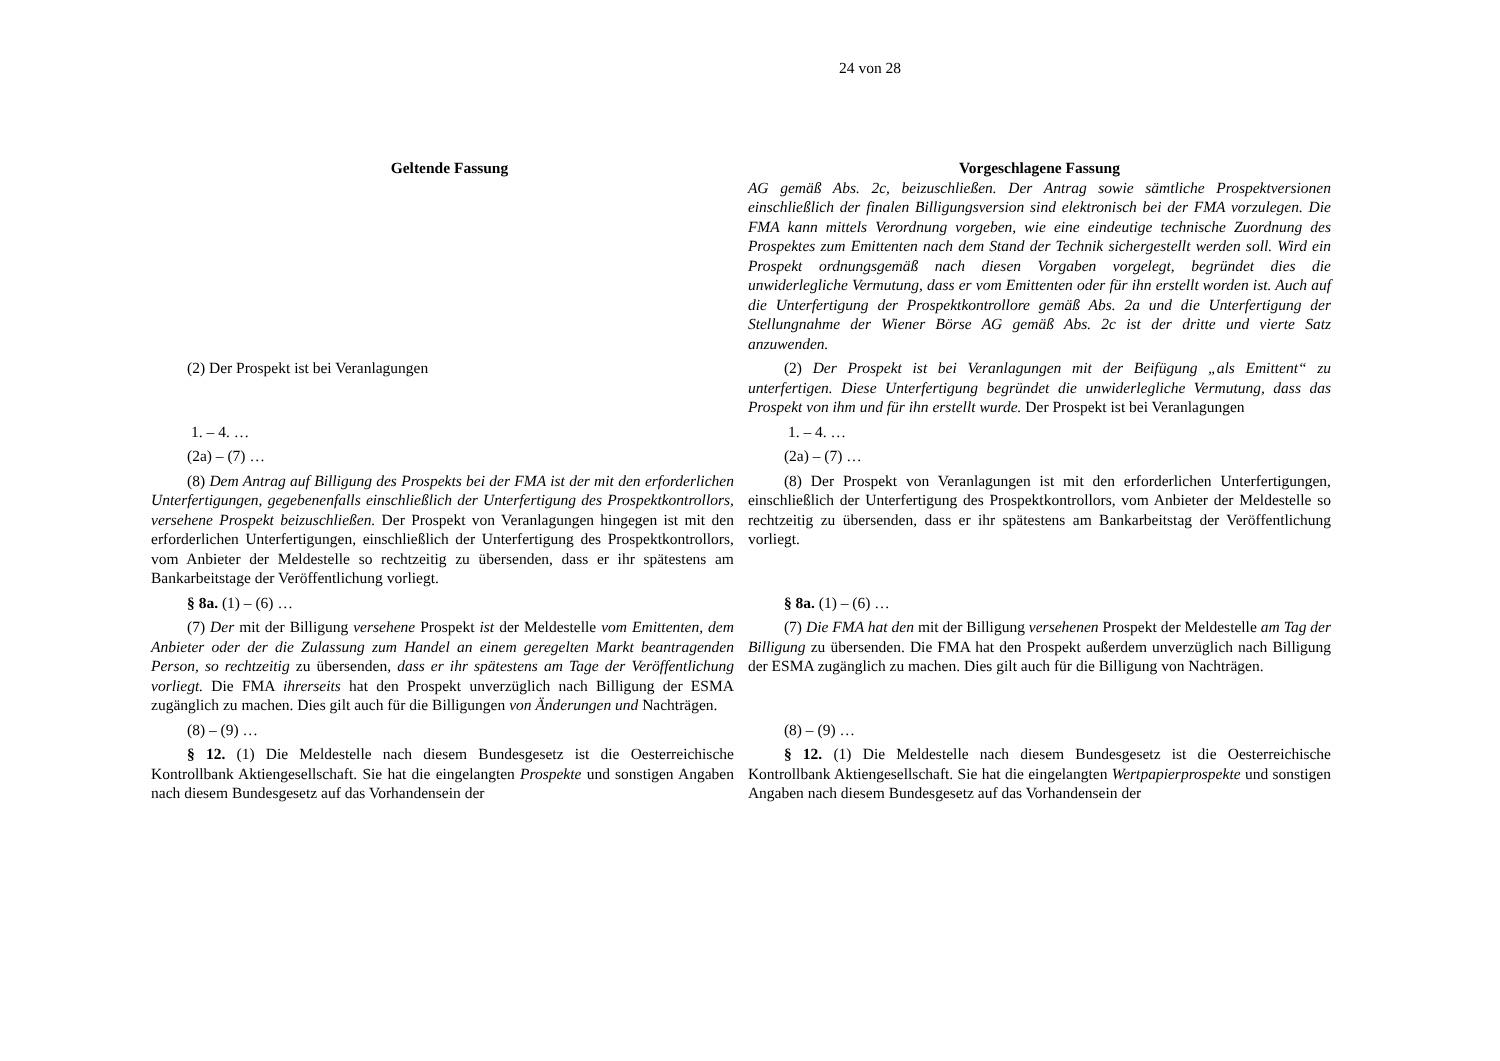24 von 28
| Geltende Fassung | Vorgeschlagene Fassung |
| --- | --- |
| | AG gemäß Abs. 2c, beizuschließen. Der Antrag sowie sämtliche Prospektversionen einschließlich der finalen Billigungsversion sind elektronisch bei der FMA vorzulegen. Die FMA kann mittels Verordnung vorgeben, wie eine eindeutige technische Zuordnung des Prospektes zum Emittenten nach dem Stand der Technik sichergestellt werden soll. Wird ein Prospekt ordnungsgemäß nach diesen Vorgaben vorgelegt, begründet dies die unwiderlegliche Vermutung, dass er vom Emittenten oder für ihn erstellt worden ist. Auch auf die Unterfertigung der Prospektkontrollore gemäß Abs. 2a und die Unterfertigung der Stellungnahme der Wiener Börse AG gemäß Abs. 2c ist der dritte und vierte Satz anzuwenden. |
| (2) Der Prospekt ist bei Veranlagungen | (2) Der Prospekt ist bei Veranlagungen mit der Beifügung „als Emittent“ zu unterfertigen. Diese Unterfertigung begründet die unwiderlegliche Vermutung, dass das Prospekt von ihm und für ihn erstellt wurde. Der Prospekt ist bei Veranlagungen |
| 1. – 4. … | 1. – 4. … |
| (2a) – (7) … | (2a) – (7) … |
| (8) Dem Antrag auf Billigung des Prospekts bei der FMA ist der mit den erforderlichen Unterfertigungen, gegebenenfalls einschließlich der Unterfertigung des Prospektkontrollors, versehene Prospekt beizuschließen. Der Prospekt von Veranlagungen hingegen ist mit den erforderlichen Unterfertigungen, einschließlich der Unterfertigung des Prospektkontrollors, vom Anbieter der Meldestelle so rechtzeitig zu übersenden, dass er ihr spätestens am Bankarbeitstage der Veröffentlichung vorliegt. | (8) Der Prospekt von Veranlagungen ist mit den erforderlichen Unterfertigungen, einschließlich der Unterfertigung des Prospektkontrollors, vom Anbieter der Meldestelle so rechtzeitig zu übersenden, dass er ihr spätestens am Bankarbeitstag der Veröffentlichung vorliegt. |
| § 8a. (1) – (6) … | § 8a. (1) – (6) … |
| (7) Der mit der Billigung versehene Prospekt ist der Meldestelle vom Emittenten, dem Anbieter oder der die Zulassung zum Handel an einem geregelten Markt beantragenden Person, so rechtzeitig zu übersenden , dass er ihr spätestens am Tage der Veröffentlichung vorliegt. Die FMA ihrerseits hat den Prospekt unverzüglich nach Billigung der ESMA zugänglich zu machen. Dies gilt auch für die Billigungen von Änderungen und Nachträgen. | (7) Die FMA hat den mit der Billigung versehenen Prospekt der Meldestelle am Tag der Billigung zu übersenden. Die FMA hat den Prospekt außerdem unverzüglich nach Billigung der ESMA zugänglich zu machen. Dies gilt auch für die Billigung von Nachträgen. |
| (8) – (9) … | (8) – (9) … |
| § 12. (1) Die Meldestelle nach diesem Bundesgesetz ist die Oesterreichische Kontrollbank Aktiengesellschaft. Sie hat die eingelangten Prospekte und sonstigen Angaben nach diesem Bundesgesetz auf das Vorhandensein der | § 12. (1) Die Meldestelle nach diesem Bundesgesetz ist die Oesterreichische Kontrollbank Aktiengesellschaft. Sie hat die eingelangten Wertpapierprospekte und sonstigen Angaben nach diesem Bundesgesetz auf das Vorhandensein der |